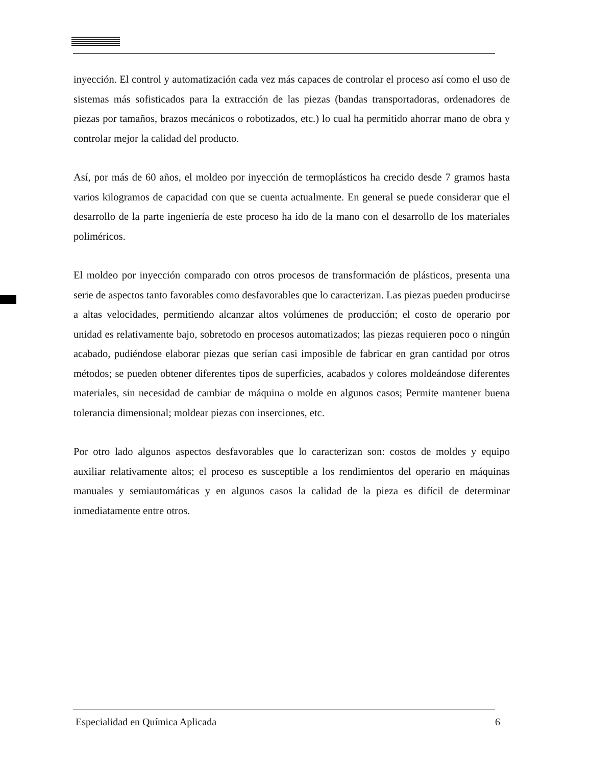inyección. El control y automatización cada vez más capaces de controlar el proceso así como el uso de sistemas más sofisticados para la extracción de las piezas (bandas transportadoras, ordenadores de piezas por tamaños, brazos mecánicos o robotizados, etc.) lo cual ha permitido ahorrar mano de obra y controlar mejor la calidad del producto.
Así, por más de 60 años, el moldeo por inyección de termoplásticos ha crecido desde 7 gramos hasta varios kilogramos de capacidad con que se cuenta actualmente. En general se puede considerar que el desarrollo de la parte ingeniería de este proceso ha ido de la mano con el desarrollo de los materiales poliméricos.
El moldeo por inyección comparado con otros procesos de transformación de plásticos, presenta una serie de aspectos tanto favorables como desfavorables que lo caracterizan. Las piezas pueden producirse a altas velocidades, permitiendo alcanzar altos volúmenes de producción; el costo de operario por unidad es relativamente bajo, sobretodo en procesos automatizados; las piezas requieren poco o ningún acabado, pudiéndose elaborar piezas que serían casi imposible de fabricar en gran cantidad por otros métodos; se pueden obtener diferentes tipos de superficies, acabados y colores moldeándose diferentes materiales, sin necesidad de cambiar de máquina o molde en algunos casos; Permite mantener buena tolerancia dimensional; moldear piezas con inserciones, etc.
Por otro lado algunos aspectos desfavorables que lo caracterizan son: costos de moldes y equipo auxiliar relativamente altos; el proceso es susceptible a los rendimientos del operario en máquinas manuales y semiautomáticas y en algunos casos la calidad de la pieza es difícil de determinar inmediatamente entre otros.
Especialidad en Química Aplicada 6